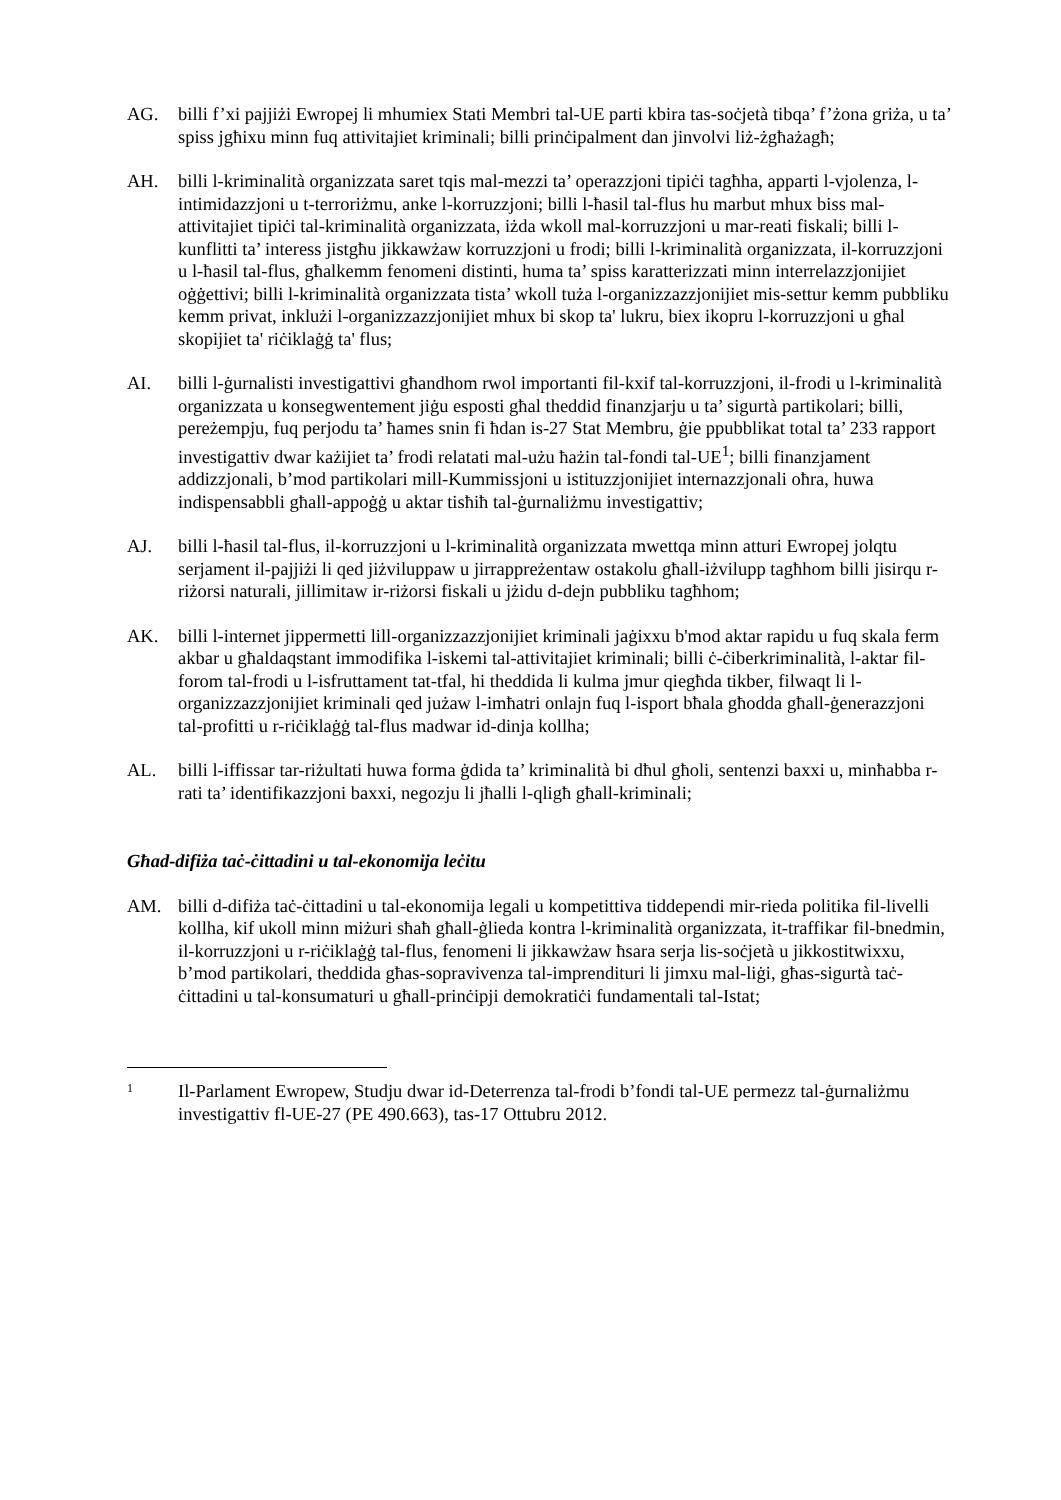AG. billi f’xi pajjiżi Ewropej li mhumiex Stati Membri tal-UE parti kbira tas-soċjetà tibqa’ f’żona griża, u ta’ spiss jgħixu minn fuq attivitajiet kriminali; billi prinċipalment dan jinvolvi liż-żgħażagħ;
AH. billi l-kriminalità organizzata saret tqis mal-mezzi ta’ operazzjoni tipiċi tagħha, apparti l-vjolenza, l-intimidazzjoni u t-terroriżmu, anke l-korruzzjoni; billi l-ħasil tal-flus hu marbut mhux biss mal-attivitajiet tipiċi tal-kriminalità organizzata, iżda wkoll mal-korruzzjoni u mar-reati fiskali; billi l-kunflitti ta’ interess jistgħu jikkawżaw korruzzjoni u frodi; billi l-kriminalità organizzata, il-korruzzjoni u l-ħasil tal-flus, għalkemm fenomeni distinti, huma ta’ spiss karatterizzati minn interrelazzjonijiet oġġettivi; billi l-kriminalità organizzata tista’ wkoll tuża l-organizzazzjonijiet mis-settur kemm pubbliku kemm privat, inklużi l-organizzazzjonijiet mhux bi skop ta' lukru, biex ikopru l-korruzzjoni u għal skopijiet ta' riċiklaġġ ta' flus;
AI. billi l-ġurnalisti investigattivi għandhom rwol importanti fil-kxif tal-korruzzjoni, il-frodi u l-kriminalità organizzata u konsegwentement jiġu esposti għal theddid finanzjarju u ta’ sigurtà partikolari; billi, pereżempju, fuq perjodu ta’ ħames snin fi ħdan is-27 Stat Membru, ġie ppubblikat total ta’ 233 rapport investigattiv dwar każijiet ta’ frodi relatati mal-użu ħażin tal-fondi tal-UE<sup>1</sup>; billi finanzjament addizzjonali, b’mod partikolari mill-Kummissjoni u istituzzjonijiet internazzjonali oħra, huwa indispensabbli għall-appoġġ u aktar tisħiħ tal-ġurnaliżmu investigattiv;
AJ. billi l-ħasil tal-flus, il-korruzzjoni u l-kriminalità organizzata mwettqa minn atturi Ewropej jolqtu serjament il-pajjiżi li qed jiżviluppaw u jirrappreżentaw ostakolu għall-iżvilupp tagħhom billi jisirqu r-riżorsi naturali, jillimitaw ir-riżorsi fiskali u jżidu d-dejn pubbliku tagħhom;
AK. billi l-internet jippermetti lill-organizzazzjonijiet kriminali jaġixxu b'mod aktar rapidu u fuq skala ferm akbar u għaldaqstant immodifika l-iskemi tal-attivitajiet kriminali; billi ċ-ċiberkriminalità, l-aktar fil-forom tal-frodi u l-isfruttament tat-tfal, hi theddida li kulma jmur qiegħda tikber, filwaqt li l-organizzazzjonijiet kriminali qed jużaw l-imħatri onlajn fuq l-isport bħala għodda għall-ġenerazzjoni tal-profitti u r-riċiklaġġ tal-flus madwar id-dinja kollha;
AL. billi l-iffissar tar-riżultati huwa forma ġdida ta’ kriminalità bi dħul għoli, sentenzi baxxi u, minħabba r-rati ta’ identifikazzjoni baxxi, negozju li jħalli l-qligħ għall-kriminali;
Għad-difiża taċ-ċittadini u tal-ekonomija leċitu
AM. billi d-difiża taċ-ċittadini u tal-ekonomija legali u kompetittiva tiddependi mir-rieda politika fil-livelli kollha, kif ukoll minn miżuri sħaħ għall-ġlieda kontra l-kriminalità organizzata, it-traffikar fil-bnedmin, il-korruzzjoni u r-riċiklaġġ tal-flus, fenomeni li jikkawżaw ħsara serja lis-soċjetà u jikkostitwixxu, b’mod partikolari, theddida għas-sopravivenza tal-imprendituri li jimxu mal-liġi, għas-sigurtà taċ-ċittadini u tal-konsumaturi u għall-prinċipji demokratiċi fundamentali tal-Istat;
1
Il-Parlament Ewropew, Studju dwar id-Deterrenza tal-frodi b’fondi tal-UE permezz tal-ġurnaliżmu investigattiv fl-UE-27 (PE 490.663), tas-17 Ottubru 2012.